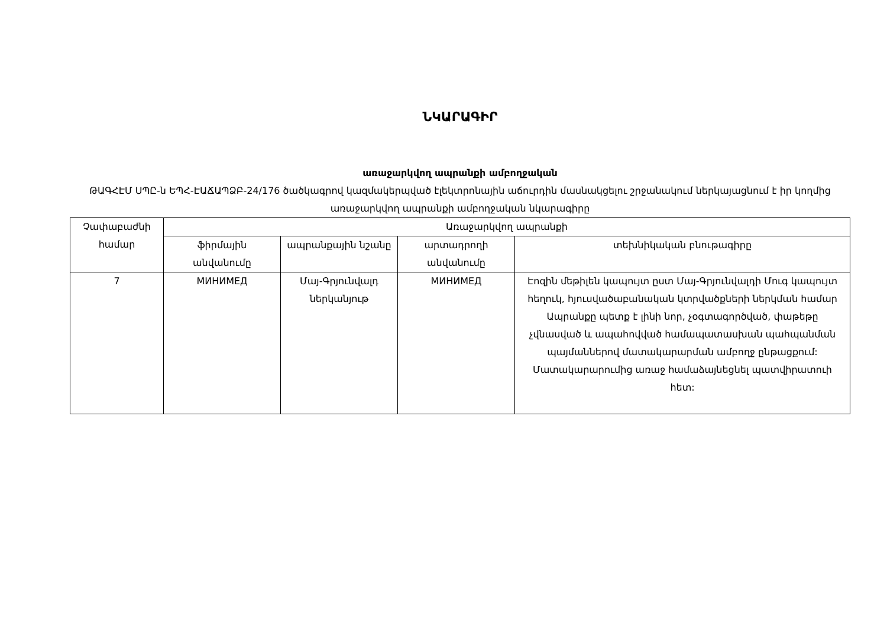ՆԿԱՐԱԳԻՐ
առաջարկվող ապրանքի ամբողջական
ԹԱԳՀԷՄ ՍՊԸ-ն ԵՊՀ-ԷԱՃԱՊՁԲ-24/176 ծածկագրով կազմակերպված էլեկտրոնային աճուրդին մասնակցելու շրջանակում ներկայացնում է իր կողմից առաջարկվող ապրանքի ամբողջական նկարագիրը
| Չափաբաժնի համար | Առաջարկվող ապրանքի | | | |
| --- | --- | --- | --- | --- |
| | ֆիրմային անվանումը | ապրանքային նշանը | արտադրողի անվանումը | տեխնիկական բնութագիրը |
| 7 | МИНИМЕД | Մայ-Գրյունվալդ ներկանյութ | МИНИМЕД | Էոզին մեթիլեն կապույտ ըստ Մայ-Գրյունվալդի Մուգ կապույտ հեղուկ, հյուսվածաբանական կտրվածքների ներկման համար Ապրանքը պետք է լինի նոր, չօգտագործված, փաթեթը չվնասված և ապահովված համապատասխան պահպանման պայմաններով մատակարարման ամբողջ ընթացքում: Մատակարարումից առաջ համաձայնեցնել պատվիրատուի հետ: |